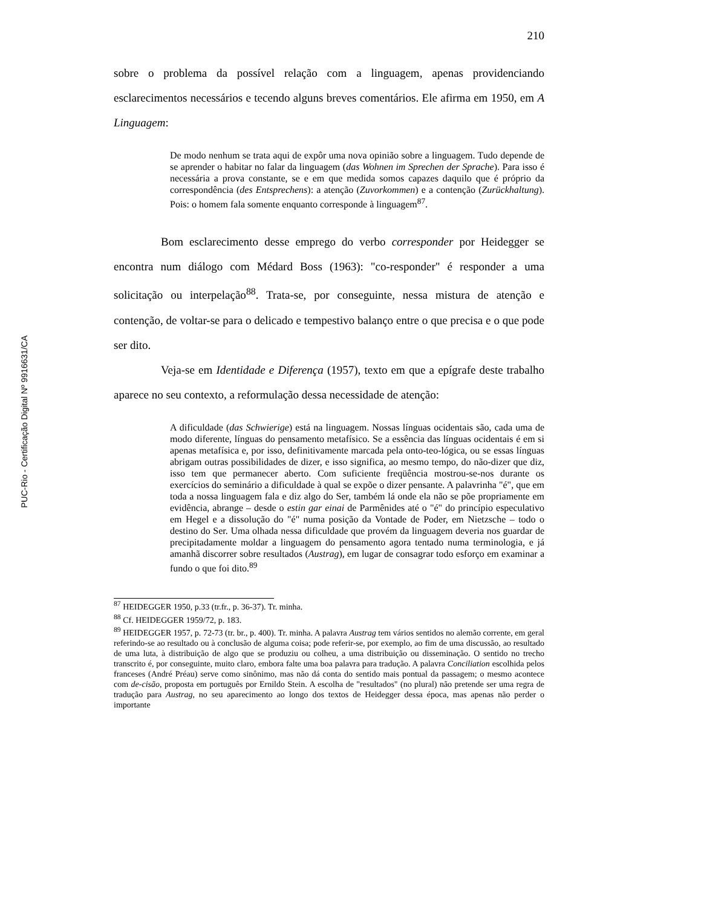PUC-Rio - Certificação Digital Nº 9916631/CA
210
sobre o problema da possível relação com a linguagem, apenas providenciando esclarecimentos necessários e tecendo alguns breves comentários. Ele afirma em 1950, em A Linguagem:
De modo nenhum se trata aqui de expôr uma nova opinião sobre a linguagem. Tudo depende de se aprender o habitar no falar da linguagem (das Wohnen im Sprechen der Sprache). Para isso é necessária a prova constante, se e em que medida somos capazes daquilo que é próprio da correspondência (des Entsprechens): a atenção (Zuvorkommen) e a contenção (Zurückhaltung). Pois: o homem fala somente enquanto corresponde à linguagem<sup>87</sup>.
Bom esclarecimento desse emprego do verbo corresponder por Heidegger se encontra num diálogo com Médard Boss (1963): "co-responder" é responder a uma solicitação ou interpelação<sup>88</sup>. Trata-se, por conseguinte, nessa mistura de atenção e contenção, de voltar-se para o delicado e tempestivo balanço entre o que precisa e o que pode ser dito.
Veja-se em Identidade e Diferença (1957), texto em que a epígrafe deste trabalho aparece no seu contexto, a reformulação dessa necessidade de atenção:
A dificuldade (das Schwierige) está na linguagem. Nossas línguas ocidentais são, cada uma de modo diferente, línguas do pensamento metafísico. Se a essência das línguas ocidentais é em si apenas metafísica e, por isso, definitivamente marcada pela onto-teo-lógica, ou se essas línguas abrigam outras possibilidades de dizer, e isso significa, ao mesmo tempo, do não-dizer que diz, isso tem que permanecer aberto. Com suficiente freqüência mostrou-se-nos durante os exercícios do seminário a dificuldade à qual se expõe o dizer pensante. A palavrinha "é", que em toda a nossa linguagem fala e diz algo do Ser, também lá onde ela não se põe propriamente em evidência, abrange – desde o estin gar einai de Parmênides até o "é" do princípio especulativo em Hegel e a dissolução do "é" numa posição da Vontade de Poder, em Nietzsche – todo o destino do Ser. Uma olhada nessa dificuldade que provém da linguagem deveria nos guardar de precipitadamente moldar a linguagem do pensamento agora tentado numa terminologia, e já amanhã discorrer sobre resultados (Austrag), em lugar de consagrar todo esforço em examinar a fundo o que foi dito.<sup>89</sup>
<sup>87</sup> HEIDEGGER 1950, p.33 (tr.fr., p. 36-37). Tr. minha.
<sup>88</sup> Cf. HEIDEGGER 1959/72, p. 183.
<sup>89</sup> HEIDEGGER 1957, p. 72-73 (tr. br., p. 400). Tr. minha. A palavra Austrag tem vários sentidos no alemão corrente, em geral referindo-se ao resultado ou à conclusão de alguma coisa; pode referir-se, por exemplo, ao fim de uma discussão, ao resultado de uma luta, à distribuição de algo que se produziu ou colheu, a uma distribuição ou disseminação. O sentido no trecho transcrito é, por conseguinte, muito claro, embora falte uma boa palavra para tradução. A palavra Conciliation escolhida pelos franceses (André Préau) serve como sinônimo, mas não dá conta do sentido mais pontual da passagem; o mesmo acontece com de-cisão, proposta em português por Ernildo Stein. A escolha de "resultados" (no plural) não pretende ser uma regra de tradução para Austrag, no seu aparecimento ao longo dos textos de Heidegger dessa época, mas apenas não perder o importante